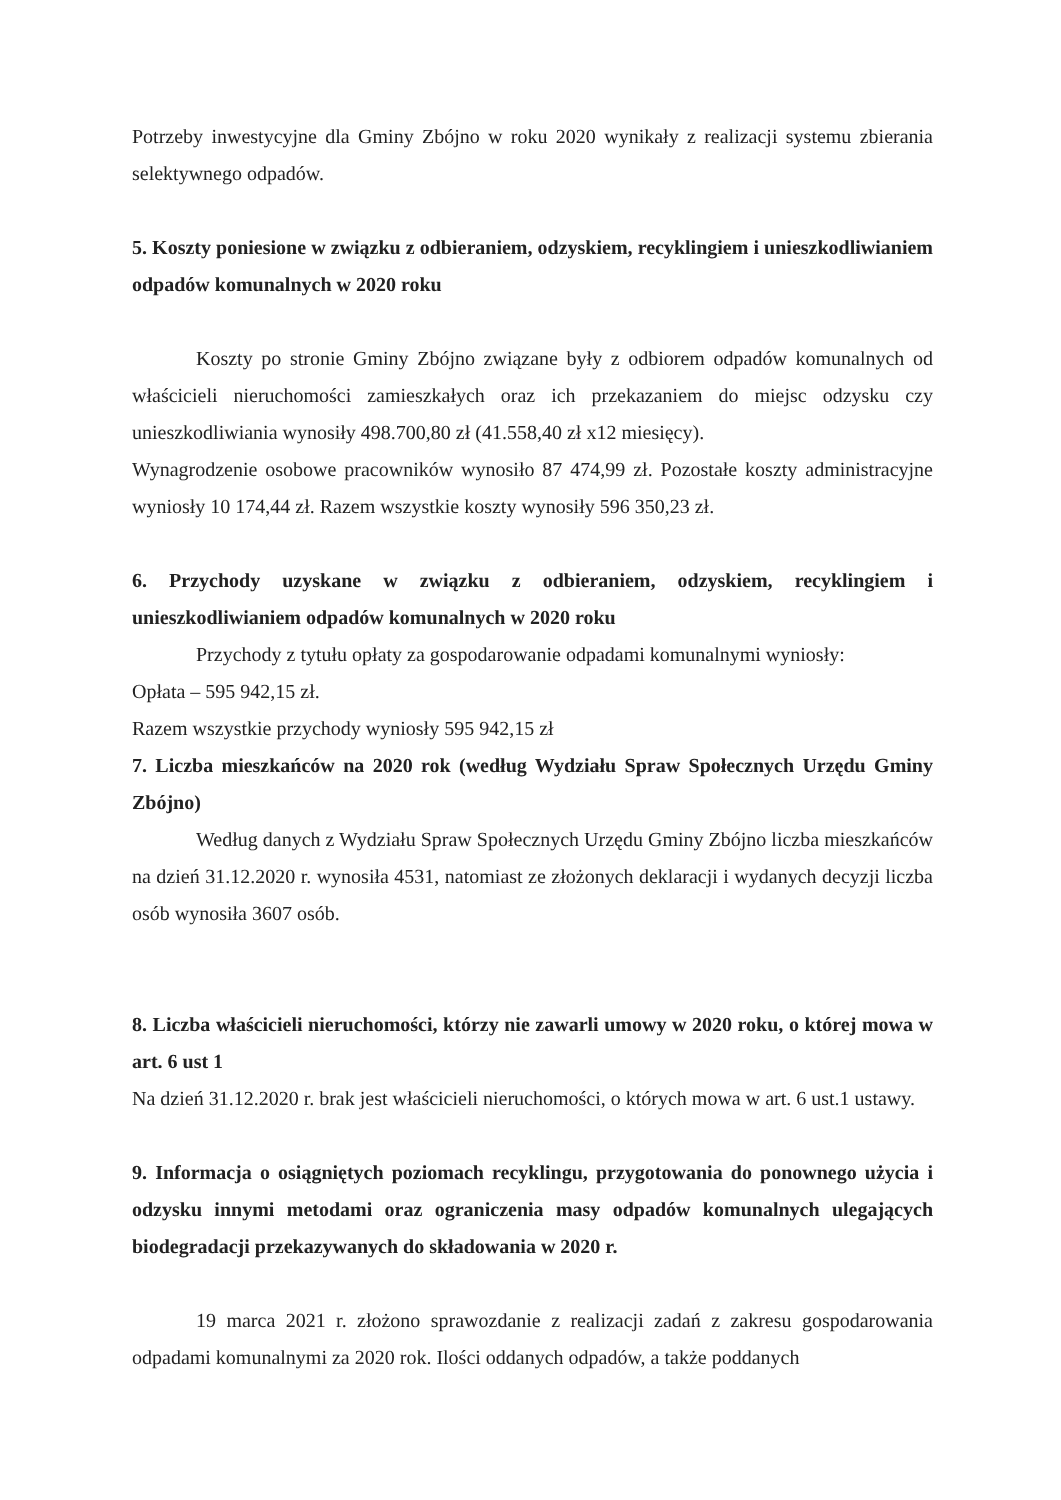Potrzeby inwestycyjne dla Gminy Zbójno w roku 2020 wynikały z realizacji systemu zbierania selektywnego odpadów.
5. Koszty poniesione w związku z odbieraniem, odzyskiem, recyklingiem i unieszkodliwianiem odpadów komunalnych w 2020 roku
Koszty po stronie Gminy Zbójno związane były z odbiorem odpadów komunalnych od właścicieli nieruchomości zamieszkałych oraz ich przekazaniem do miejsc odzysku czy unieszkodliwiania wynosiły 498.700,80 zł (41.558,40 zł x12 miesięcy).
Wynagrodzenie osobowe pracowników wynosiło 87 474,99 zł. Pozostałe koszty administracyjne wyniosły 10 174,44 zł. Razem wszystkie koszty wynosiły 596 350,23 zł.
6. Przychody uzyskane w związku z odbieraniem, odzyskiem, recyklingiem i unieszkodliwianiem odpadów komunalnych w 2020 roku
Przychody z tytułu opłaty za gospodarowanie odpadami komunalnymi wyniosły:
Opłata – 595 942,15 zł.
Razem wszystkie przychody wyniosły 595 942,15 zł
7. Liczba mieszkańców na 2020 rok (według Wydziału Spraw Społecznych Urzędu Gminy Zbójno)
Według danych z Wydziału Spraw Społecznych Urzędu Gminy Zbójno liczba mieszkańców na dzień 31.12.2020 r. wynosiła 4531, natomiast ze złożonych deklaracji i wydanych decyzji liczba osób wynosiła 3607 osób.
8. Liczba właścicieli nieruchomości, którzy nie zawarli umowy w 2020 roku, o której mowa w art. 6 ust 1
Na dzień 31.12.2020 r. brak jest właścicieli nieruchomości, o których mowa w art. 6 ust.1 ustawy.
9. Informacja o osiągniętych poziomach recyklingu, przygotowania do ponownego użycia i odzysku innymi metodami oraz ograniczenia masy odpadów komunalnych ulegających biodegradacji przekazywanych do składowania w 2020 r.
19 marca 2021 r. złożono sprawozdanie z realizacji zadań z zakresu gospodarowania odpadami komunalnymi za 2020 rok. Ilości oddanych odpadów, a także poddanych